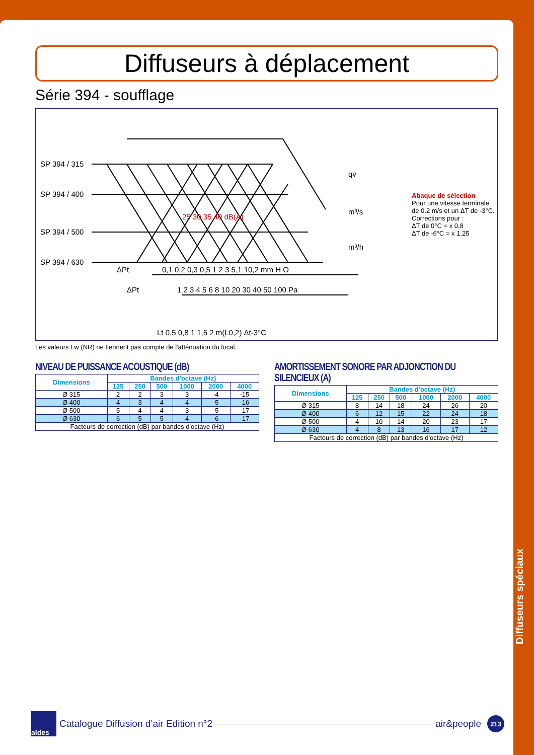Diffuseurs à déplacement
Série 394 - soufflage
SP 394 / 315
SP 394 / 400
SP 394 / 500
SP 394 / 630
ΔPt
0,1 0,2 0,3 0,5 1 2 3 5,1 10,2 mm H O
ΔPt
1 2 3 4 5 6 8 10 20 30 40 50 100 Pa
Lt 0,5 0,8 1 1,5 2 m(L0,2) Δt-3°C
qv
m³/s
m³/h
25 30 35 40 dB(A)
Abaque de sélection
Pour une vitesse terminale de 0.2 m/s et un ΔT de -3°C.
Corrections pour :
ΔT de 0°C = x 0.8
ΔT de -6°C = x 1.25
Les valeurs Lw (NR) ne tiennent pas compte de l'atténuation du local.
NIVEAU DE PUISSANCE ACOUSTIQUE (dB)
| Dimensions | Bandes d'octave (Hz) | | | | | |
| --- | --- | --- | --- | --- | --- | --- |
| | 125 | 250 | 500 | 1000 | 2000 | 4000 |
| Ø 315 | 2 | 2 | 3 | 3 | -4 | -15 |
| Ø 400 | 4 | 3 | 4 | 4 | -5 | -16 |
| Ø 500 | 5 | 4 | 4 | 3 | -5 | -17 |
| Ø 630 | 6 | 5 | 5 | 4 | -6 | -17 |
| Facteurs de correction (dB) par bandes d'octave (Hz) | | | | | | |
AMORTISSEMENT SONORE PAR ADJONCTION DU SILENCIEUX (A)
| Dimensions | Bandes d'octave (Hz) | | | | | |
| --- | --- | --- | --- | --- | --- | --- |
| | 125 | 250 | 500 | 1000 | 2000 | 4000 |
| Ø 315 | 8 | 14 | 18 | 24 | 26 | 20 |
| Ø 400 | 6 | 12 | 15 | 22 | 24 | 18 |
| Ø 500 | 4 | 10 | 14 | 20 | 23 | 17 |
| Ø 630 | 4 | 8 | 13 | 16 | 17 | 12 |
| Facteurs de correction (dB) par bandes d'octave (Hz) | | | | | | |
Diffuseurs spéciaux
aldes
Catalogue Diffusion d’air Edition n°2
air&people
213